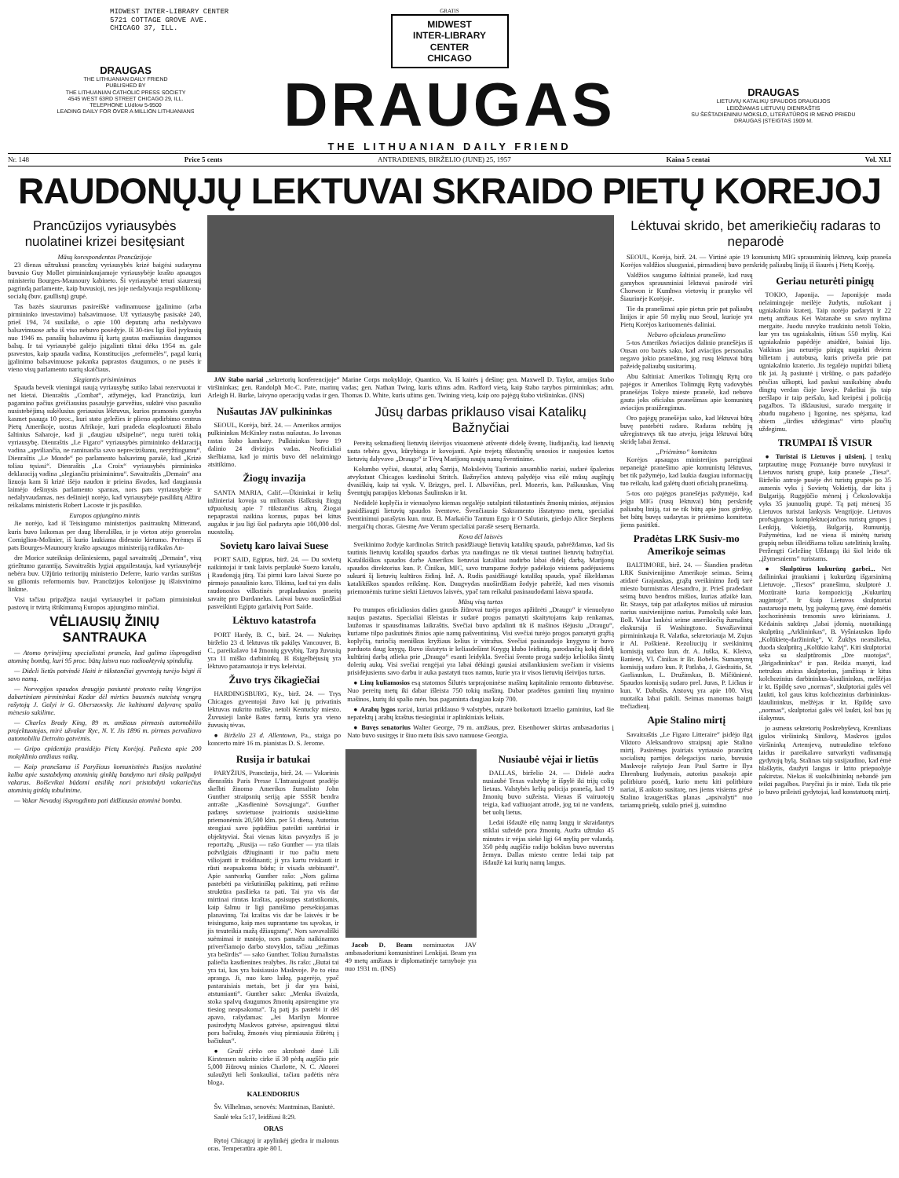MIDWEST INTER-LIBRARY CENTER
5721 COTTAGE GROVE AVE.
CHICAGO 37, ILL.
DRAUGAS
THE LITHUANIAN DAILY FRIEND
PUBLISHED BY
THE LITHUANIAN CATHOLIC PRESS SOCIETY
4545 WEST 63RD STREET CHICAGO 29, ILL.
TELEPHONE LUdlow 5-9500
LEADING DAILY FOR OVER A MILLION LITHUANIANS
GRATIS
MIDWEST
INTER-LIBRARY
CENTER
CHICAGO
DRAUGAS
THE LITHUANIAN DAILY FRIEND
DRAUGAS
LIETUVIŲ KATALIKŲ SPAUDOS DRAUGIJOS
LEIDŽIAMAS LIETUVIŲ DIENRAŠTIS
SU ŠEŠTADIENINIU MOKSLO, LITERATŪROS IR MENO PRIEDU
DRAUGAS ĮSTEIGTAS 1909 M.
Nr. 148 Price 5 cents ANTRADIENIS, BIRŽELIO (JUNE) 25, 1957 Kaina 5 centai Vol. XLI
RAUDONŲJŲ LEKTUVAI SKRAIDO PIETŲ KOREJOJ
Prancūzijos vyriausybės nuolatinei krizei besitęsiant
Mūsų korespondentas Prancūzijoje
23 dienas užtrukusi prancūzų vyriausybės krizė baigėsi sudarymu buvusio Guy Mollet pirmininkaujamoje vyriausybėje krašto apsaugos ministeriu Bourges-Maunoury kabineto. Ši vyriausybė teturi siauresnį pagrindą parlamente, kaip buvusioji, nes joje nedalyvauja respublikonų-socialų (buv. gaullistų) grupė.
Tas bazės siaurumas pasireiškė vadinamuose įgalinimo (arba pirmininko investavimo) balsavimuose. Už vyriausybę pasisakė 240, prieš 194, 74 susilaikė, o apie 100 deputatų arba nedalyvavo balsavimuose arba iš viso nebuvo posėdyje. Iš 30-ties ligi šiol įvykusių nuo 1946 m. panašių balsavimu šį kartą gautas mažiausias daugumos balsų. Ir tai vyriausybė galėjo įsigalinti tiktai dėka 1954 m. gale pravestos, kaip spauda vadina, Konstitucijos „reformėlės“, pagal kurią įgalinimo balsavimuose pakanka paprastos daugumos, o ne pusės ir vieno visų parlamento narių skaičiaus.
Slegiantis prisiminimas
Spauda beveik vieningai naują vyriausybę sutiko labai rezervuotai ir net kietai. Dienraštis „Combat“, atžymėjęs, kad Prancūzija, kuri pagamino pačius greičiausius pasaulyje garvežius, sukūrė viso pasaulio nusistebėjimą sukėlusius geriausius lėktuvus, kurios pramonės gamyba kasmet paauga 10 proc., kuri stato geležies ir plieno apdirbimo centrus Pietų Amerikoje, uostus Afrikoje, kuri pradeda eksploatuoti žibalo šaltinius Saharoje, kad ji „daugiau užsipelnė“, negu turėti tokią vyriausybę. Dienraštis „Le Figaro“ vyriausybės pirmininko deklaraciją vadina „apviliančia, ne raminančia savo neprecizišumu, neryžtingumu“. Dienraštis „Le Monde“ po parlamento balsavimų parašė, kad „Krizė toliau tęsiasi“. Dienraštis „La Croix“ vyriausybės pirmininko deklaraciją vadina „slegiančiu prisiminimu“. Savaitraštis „Demain“ ana lizuoja kam ši krizė išėjo naudon ir prieina išvados, kad daugiausia laimėjo dešinysis parlamento sparnas, nors pats vyriausybėje ir nedalyvaudamas, nes dešinieji norėjo, kad vyriausybėje pasiliktų Alžiro reikalams ministeris Robert Lacoste ir jis pasiliko.
Europos apjungimo mintis
Jie norėjo, kad iš Teisingumo ministerijos pasitrauktų Mitterand, kuris buvo laikomas per daug liberališku, ir jo vieton atėjo generolas Corniglion-Molinier, iš kurio laukiama didesnio kietumo. Perėmęs iš pats Bourges-Maunoury krašto apsaugos ministeriją radikalas An-
dre Morice suteiksiąs dešiniesiems, pagal savaitraštį „Demain“, visų griežtumo garantiją. Savaitraštis lygiai apgailestauja, kad vyriausybėje nebėra buv. Užjūrio teritorijų ministerio Deferre, kurio vardas surištas su giliomis reformomis buv. Prancūzijos kolonijose jų išlaisvinimo linkme.
Visi tačiau pripažįsta naujai vyriausybei ir pačiam pirmininkui pastovų ir tvirtą ištikimumą Europos apjungimo minčiai.
VĖLIAUSIŲ ŽINIŲ SANTRAUKA
— Atomo tyrinėjimų specialistai praneša, kad galima išsprogdinti atominę bombą, kuri 95 proc. būtų laisva nuo radioaktyvių spindulių.
— Dideli lietūs patvindė Haiti ir tūkstančiai gyventojų turėjo bėgti iš savo namų.
— Norvegijos spaudos draugija pasiuntė protesto raštą Vengrijos dabartiniam pirmininkui Kadar dėl mirties bausmės nuteistų vengrų rašytojų J. Galyi ir G. Oberszovsky. Jie kaltinami dalyvavę spalio mėnesio sukilime.
— Charles Brady King, 89 m. amžiaus pirmasis automobilio projektuotojas, mirė užvakar Rye, N. Y. Jis 1896 m. pirmas pervažiavo automobiliu Detroito gatvėmis.
— Gripo epidemija prasidėjo Pietų Korėjoj. Paliesta apie 200 mokyklinio amžiaus vaikų.
— Kaip pranešama iš Paryžiaus komunistinės Rusijos nuolatinė kalba apie sustabdymą atominių ginklų bandymo turi tikslą palkpdyti vakarus. Bolševikai būdami atsilikę nori pristabdyti vakariečius atominių ginklų tobulinime.
— Vakar Nevadoj išsprogdinta pati didžiausia atominė bomba.
JAV štabo nariai „sekretorių konferencijoje“ Marine Corps mokykloje, Quantico, Va. Iš kairės į dešinę: gen. Maxwell D. Taylor, armijos štabo viršininkas; gen. Randolph Mc-C. Pate, marinų vadas; gen. Nathan Twing, kuris užims adm. Radford vietą, kaip štabo tarybos pirmininkas; adm. Arleigh H. Burke, laivyno operacijų vadas ir gen. Thomas D. White, kuris užims gen. Twining vietą, kaip oro pajėgų štabo viršininkas. (INS)
Nušautas JAV pulkininkas
SEOUL, Korėja, birž. 24. — Amerikos armijos pulkininkas McKinley rastas nušautas. Jo lavonas rastas štabo kambary. Pulkininkas buvo 19 dalinio 24 divizijos vadas. Neoficialiai skelbiama, kad jo mirtis buvo dėl nelaimingo atsitikimo.
Žiogų invazija
SANTA MARIA, Calif.—Ūkininkai ir kelių inžinieriai kovoja su milionais išalkusių žiogų užpuolusių apie 7 tūkstančius akrų. Žiogai nepaprastai naikina kornus, pupas bei kitus augalus ir jau ligi šiol padaryta apie 100,000 dol. nuostolių.
Sovietų karo laivai Suese
PORT SAID, Egiptas, birž. 24. — Du sovietų naikintojai ir tank laivis perplaukė Suezo kanalu, į Raudonąją jūrą. Tai pirmi karo laivai Sueze po pirmojo pasaulinio karo. Tikima, kad tai yra dalis raudonosios vilkstinės praplaukusios praeitą savaitę pro Dardanelus. Laivai buvo nuoširdžiai pasveikinti Egipto garlaivių Port Saide.
Lėktuvo katastrofa
PORT Hardy, B. C., birž. 24. — Nukritęs birželio 23 d. lėktuvas tik pakilęs Vancouver, B. C., pareikalavo 14 žmonių gyvybių. Tarp žuvusių yra 11 miško darbininkų. Iš išsigelbėjusių yra lėktuvo patarnautoja ir trys keleiviai.
Žuvo trys čikagiečiai
HARDINGSBURG, Ky., birž. 24. — Trys Chicagos gyventojai žuvo kai jų privatinis lėktuvas nukrito miške, netoli Kentucky miesto. Žuvusieji lankė Bates farmą, kuris yra vieno žuvusių tėvas.
● Birželio 23 d. Allentown, Pa., staiga po koncerto mirė 16 m. pianistas D. S. Jerome.
Jūsų darbas priklauso visai Katalikų Bažnyčiai
Pereitą sekmadienį lietuvių išeivijos visuomenė atšventė didelę šventę, liudijančią, kad lietuvių tauta tebėra gyva, kūrybinga ir kovojanti. Apie trejetą tūkstančių senosios ir naujosios kartos lietuvių dalyvavo „Draugo“ ir Tėvų Marijonų naujų namų šventinime.
Kolumbo vyčiai, skautai, atkų Šatrija, Moksleivių Tautinio ansamblio nariai, sudarė špalerius atvykstant Chicagos kardinolui Stritch. Bažnyčios atstovą palydėjo visa eilė mūsų augštųjų dvasiškių, kaip tai vysk. V. Brizgys, prel. I. Albavičius, prel. Mozeris, kan. Paškauskas, Visų Šventųjų parapijos klebonas Šaulinskas ir kt.
Nedidelė koplyčia ir vienuolyno kiemas negalėjo sutalpinti tūkstantinės žmonių minios, atėjusios pasidžiaugti lietuvių spaudos šventove. Švenčiausio Sakramento išstatymo metu, specialiai šventinimui parašytas kun. muz. B. Markaičio Tantum Ergo ir O Salutaris, giedojo Alice Stephens mergaičių choras. Giesmę Ave Verum specialiai parašė seserų Bernarda.
Kova dėl laisvės
Sveikinimo žodyje kardinolas Stritch pasidžiaugė lietuvių katalikų spauda, pabrėždamas, kad šis tautinis lietuvių katalikų spaudos darbas yra naudingas ne tik vienai tautinei lietuvių bažnyčiai. Katalikiškos spaudos darbe Amerikos lietuviai katalikai nudirbo labai didelį darbą. Marijonų spaudos direktorius kun. P. Činikas, MIC, savo trumpame žodyje padėkojo visiems padėjusiems sukurti šį lietuvių kultūros židinį. Inž. A. Rudis pasidžiaugė katalikų spauda, ypač iškeldamas katalikiškos spaudos reikšmę. Kon. Daugvydas nuoširdžiam žodyje pabrėžė, kad mes visomis priemonėmis turime siekti Lietuvos laisvės, ypač tam reikalui pasinaudodami laisva spauda.
Mūsų visų turtas
Po trumpos oficialiosios dalies gausūs žiūrovai turėjo progos apžiūrėti „Draugo“ ir vienuolyno naujus pastatus. Specialiai išleistas ir sudarė progos pamatyti skaitytojams kaip renkamas, laužomas ir spausdinamas laikraštis. Svečiai buvo apdalinti tik iš mašinos išėjusiu „Draugu“, kuriame tilpo paskutinės žinios apie namų pašventinimą. Visi svečiai turėjo progos pamatyti grąžią koplyčią, turinčią meniškus kryžiaus kelius ir vitražus. Svečiai pasinaudojo knygynu ir buvo parduota daug knygų. Buvo išstatyta ir keliasdešimt Knygų klubo leidinių, parodančių kokį didelį kultūrinį darbą atlieka prie „Draugo“ esanti leidykla. Svečiai švento proga sudėjo keliolika šimtų dolerių aukų. Visi svečiai rengėjai yra labai dėkingi gausiai atsilankiusiem svečiam ir visiems prisidėjusiems savo darbu ir auka pastatyti tuos namus, kurie yra ir visos lietuvių išeivijos turtas.
● Linų kuliamosios esą statomos Šilutės tarprajoninėse mašinų kapitalinio remonto dirbtuvėse. Nuo pereitų metų iki dabar išleista 750 tokių mašinų. Dabar pradėtos gaminti linų mynimo mašinos, kurių iki spalio mėn. bus pagaminta daugiau kaip 700.
● Arabų lygos nariai, kuriai priklauso 9 valstybės, nutarė boikotuoti Izraelio gaminius, kad šie nepatektų į arabų kraštus tiesioginiai ir aplinkiniais keliais.
● Buvęs senatorius Walter George, 79 m. amžiaus, prez. Eisenhower skirtas ambasadorius į Nato buvo susirgęs ir šiuo metu ilsis savo namuose Georgia.
Rusija ir batukai
PARYŽIUS, Prancūzija, birž. 24. — Vakarinis dienraštis Paris Presse L'Intransigeant pradėjo skelbti žinomo Amerikos žurnalisto John Gunther straipsnių seriją apie SSSR bendra antrašte „Kasdieninė Sovsąjunga“. Gunther padaręs sovietuose įvairiomis susisiekimo priemonėmis 20,500 klm. per 51 dieną. Autorius stengiasi savo įspūdžius pateikti santūriai ir objektyviai. Štai vienas kitas pavyzdys iš jo reportažų. „Rusija — rašo Gunther — yra tilais požvilgiais džiuginanti ir tuo pačiu metu viliojanti ir trošdinanti; ji yra kartu tviskanti ir rūsti neapsakomu būdu; ir visada stebinanti“. Apie santvarką Gunther rašo: „Nors galima pastebėti pa viršutiniškų pakitimų, pati režimo struktūra pasilieka ta pati. Tai yra vis dar mirtinai rimtas kraštas, apsisupęs statistikomis, kaip šalmu ir ligi pamišimo persekiojamas planavimų. Tai kraštas vis dar be laisvės ir be teisingumo, kaip mes suprantame tas sąvokas, ir jis tesuteikia mažą džiaugsmą“. Nors savavališki suėmimai ir nustojo, nors pamažu naikinamos priverčiamojo darbo stovyklos, tačiau „režimas yra beširdis“ — sako Gunther. Toliau žurnalistas paliečia kasdienines realybes. Jis rašo: „Butai tai yra tai, kas yra baisiausio Maskvoje. Po to eina apranga. Ji, nuo karo laikų, pagerėjo, ypač pastaraisiais metais, bet ji dar yra baisi, atstumianti“. Gunther sako: „Menka išvaizda, stoka spalvų daugumos žmonių apsirengime yra tiesiog neapsakoma“. Tą patį jis pastebi ir dėl apavo, rašydamas: „Jei Marilyn Monroe pasirodytų Maskvos gatvėse, apsirengusi tiktai pora bačiukų, žmonės visų pirmiausia žiūrėtų į bačiukus“.
● Graži cirko oro akrobatė danė Lili Kirstensen nukrito cirke iš 30 pėdų augščio prie 5,000 žiūrovų minios Charlotte, N. C. Aktorei sulaužyti keli šonkauliai, tačiau padėtis nėra bloga.
KALENDORIUS
Šv. Vilhelmas, senovės: Mantminas, Baniutė.
Saulė teka 5:17, leidžiasi 8:29.
ORAS
Rytoj Chicagoj ir apylinkėj giedra ir malonus oras. Temperatūra apie 80 l.
Jacob D. Beam nominuotas JAV ambasadoriumi komunistinei Lenkijai. Beam yra 49 metų amžiaus ir diplomatinėje tarnyboje yra nuo 1931 m. (INS)
Nusiaubė vėjai ir lietūs
DALLAS, birželio 24. — Didelė audra nusiaubė Texas valstybę ir išpylė iki trijų colių lietaus. Valstybės kelių policija pranešą, kad 19 žmonių buvo sužeista. Vienas iš vairuotojų teigia, kad važiuojant atrodė, jog tai ne vandens, bet uolų lietus.
Ledai išdaužė eilę namų langų ir skraidantys stiklai sužeidė pora žmonių. Audra užtruko 45 minutes ir vėjas siekė ligi 64 mylių per valandą. 350 pėdų augščio radijo bokštas buvo nuverstas žemyn. Dallas miesto centre ledai taip pat išdaužė kai kurių namų langus.
Lėktuvai skrido, bet amerikiečių radaras to neparodė
SEOUL, Korėja, birž. 24. — Virtinė apie 19 komunistų MIG sprausminių lėktuvų, kaip praneša Korėjos valdžios sluogsniai, pirmadienį buvo perskridę paliaubų liniją iš šiaurės į Pietų Korėją.
Valdžios saugumo šaltiniai pranešė, kad rusų gamybos sprausminiai lėktuvai pasirodė virš Chorwon ir Kumhwa vietovių ir pranyko vėl Šiaurinėje Korėjoje.
Tie du pranešimai apie pietus prie pat paliaubų linijos ir apie 50 mylių nuo Seoul, kurioje yra Pietų Korėjos kariuomenės daliniai.
Nebuvo oficialaus pranešimo
5-tos Amerikos Aviacijos dalinio pranešėjas iš Onsan oro bazės sako, kad aviacijos personalas negavo jokio pranešimo, jog rusų lėktuvai būtų pažeidę paliaubų susitarimą.
Abu šaltiniai: Amerikos Tolimųjų Rytų oro pajėgos ir Amerikos Tolimųjų Rytų vadovybės pranešėjas Tokyo mieste pranešė, kad nebuvo gauta joks oficialus pranešimas apie komunistų aviacijos prasižengimus.
Oro pajėgų pranešėjas sako, kad lėktuvai būtų buvę pastebėti radaro. Radaras nebūtų jų užregistravęs tik tuo atveju, jeigu lėktuvai būtų skridę labai žemai.
„Priėmimo“ komitetas
Korėjos apsaugos ministerijos pareigūnai nepaneigė pranešimo apie komunistų lėktuvus, bet tik pažymėjo, kad laukia daugiau informacijų tuo reikalu, kad galėtų duoti oficialų pranešimą.
5-tos oro pajėgos pranešėjas pažymėjo, kad jeigu MIG (rusų lėktuvai) būtų perskridę paliaubų liniją, tai ne tik būtų apie juos girdėję, bet būtų buvęs sudarytas ir priėmimo komitetas jiems pasitikti.
Pradėtas LRK Susiv-mo Amerikoje seimas
BALTIMORE, birž. 24. — Šiandien pradėtas LRK Susivienijimo Amerikoje seimas. Seimą atidarė Grajauskas, grąžų sveikinimo žodį tarė miesto burmistras Alesandro, jr. Prieš pradedant seimą buvo bendros mišios, kurias atlaikė kun. Br. Stasys, taip pat atlaikytos mišios už mirusius narius susivienijimo narius. Pamokslą sakė kun. Boll. Vakar lankėsi seime amerikiečių žurnalistų ekskursija iš Washingtono. Suvažiavimui pirmininkauja R. Valatka, sekretoriauja M. Zujus ir Al. Poškienė. Rezoliucijų ir sveikinimų komisiją sudaro kun. dr. A. Juška, K. Kleiva, Banienė, Vl. Činikas ir Br. Bobelis. Sumanymų komisiją sudaro kun. P. Patlaba, J. Giedraitis, St. Garliauskas, L. Družinskas, B. Mičiūnienė. Spaudos komisiją sudaro prel. Juras, P. Lićkus ir kun. V. Dabušis. Atstovų yra apie 100. Visų nuotaika labai pakili. Seimas manomas baigti trečiadienį.
Apie Stalino mirtį
Savaitraštis „Le Figaro Litteraire“ įsidėjo ilgą Viktoro Aleksandrovo straipsnį apie Stalino mirtį. Pasirėmęs įvairiais vyriausio prancūzų socialistų partijos delegacijos nario, buvusio Maskvoje rašytojo Jean Paul Sartre ir Ilya Ehrenburg liudymais, autorius pasakoja apie politbiuro posėdį, kurio metu kiti politbiuro nariai, iš anksto susitarę, nes jiems visiems grėsė Stalino kraugeriškas planas „apsivalyti“ nuo tariamų priešų, sukilo prieš jį, suimdino
Geriau neturėti pinigų
TOKIO, Japonija. — Japonijoje mada nelaimingoje meilėje žudytis, nušokant į ugniakalnio kraterį. Taip norėjo padaryti ir 22 metų amžiaus Kei Watanabe su savo mylima mergaite. Juodu nuvyko traukiniu netoli Tokio, kur yra tas ugniakalnis, ištisas 550 mylių. Kai ugniakalnio papėdėje atsidūrė, baisiai lijo. Vaikinas jau neturėjo pinigų nupirkti dviem bilietam į autobusą, kuris priveža prie pat ugniakalnio kraterio. Jis tegalėjo nupirkti bilietą tik jai. Ją pasiuntė į viršūnę, o pats pažadėjo pėsčias užkopti, kad paskui susikabinę abudu dingtų verdan čioje lavoje. Pakeliui jis taip peršlapo ir taip peršalo, kad kreipėsi į policiją pagalbos. Ta išklausiusi, surado mergaitę ir abudu nugabeno į ligoninę, nes spėjama, kad abiem „širdies uždegimas“ virto plaučių uždegimu.
TRUMPAI IŠ VISUR
● Turistai iš Lietuvos į užsienį. Į tenkų tarptautinę mugę Poznanėje buvo nuvykusi ir Lietuvos turistų grupė, kaip praneše „Tiesa“. Birželio antroje pusėje dvi turistų grupės po 35 asmenis vyks į Sovietų Vokietiją, dar kita į Bulgariją. Rugpjūčio mėnesį į Čekoslovakija vyks 35 jaunuolių grupė. Tą patį mėnesį 35 Lietuvos turistai lankysis Vengrijoje. Lietuvos profsąjungos komplektuojančios turistų grupes į Lenkiją, Vokietiją, Bulgariją, Rumuniją. Pažymėtina, kad ne viena iš minėtų turistų grupių nebus išleidžiama toliau satelitinių kraštų. Peržengti Geležinę Uždangą iki šiol leido tik „įžymesniems“ turistams.
● Skulptūros kukurūzų garbei... Net dailininkai įtraukiami į kukurūzų išgarsinimą Lietuvoje. „Tiesos“ pranešimu, skulptorė J. Mozūraitė kuria kompoziciją „Kukurūzų augintoja“. Ir šiaip Lietuvos skulptoriai pastaruoju metu, lyg įsakymą gavę, ėmė domėtis kochozinėmis temomis savo kūriniams. J. Kėdainis sukūręs „labai įdomią, nuotaikingą skulptūrą „Arklininkas“, B. Vyšniauskas lipdo „Kolūkietę-daržininkę“, V. Žuklys neatsilieka, duoda skulptūrą „Kolūkio kalvį“. Kiti skulptoriai seka su skulptūromis „Dre nuotojas“, „Brigadininkas“ ir pan. Reikia manyti, kad netrukus atsiras skulptorius, jamžinąs ir kitus kolchozinius darbininkus-kiaulininkus, melžėjas ir kt. Išpildę savo „normas“, skulptoriai galės vėl laukti, kol gaus kitus kolchozinius darbininkus-kiaulininkus, melžėjas ir kt. Išpildę savo „normas“, skulptoriai galės vėl laukti, kol bus jų išakymus.
jo asmens sekretorių Poskrebyševą, Kremliaus įgulos viršininką Sinilovą, Maskvos įgulos viršininką Artemjevą, nutraukdino telefono laidus ir pareikalavo sutvarkyti vadinamąją gydytojų bylą. Stalinas taip susijaudino, kad ėmė blaškytis, daužyti langus ir krito priepuolyje pakirstas. Niekas iš suokalbininkų nebandė jam teikti pagalbos. Paryčiui jis ir mirė. Tada tik prie jo buvo prileisti gydytojai, kad konstatuotų mirtį.